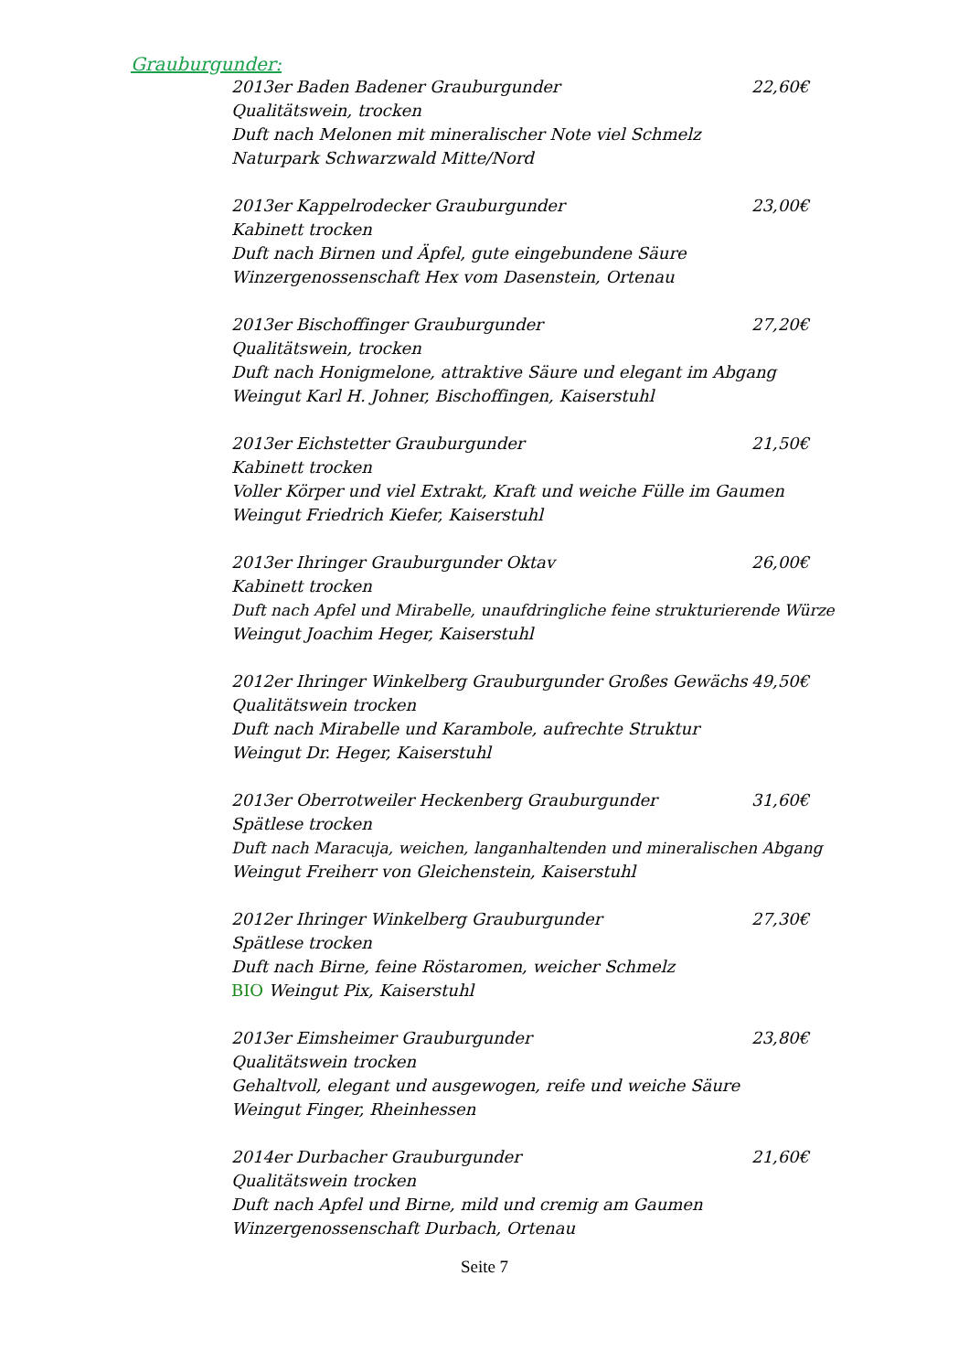Grauburgunder:
2013er Baden Badener Grauburgunder 22,60€
Qualitätswein, trocken
Duft nach Melonen mit mineralischer Note viel Schmelz
Naturpark Schwarzwald Mitte/Nord
2013er Kappelrodecker Grauburgunder 23,00€
Kabinett trocken
Duft nach Birnen und Äpfel, gute eingebundene Säure
Winzergenossenschaft Hex vom Dasenstein, Ortenau
2013er Bischoffinger Grauburgunder 27,20€
Qualitätswein, trocken
Duft nach Honigmelone, attraktive Säure und elegant im Abgang
Weingut Karl H. Johner, Bischoffingen, Kaiserstuhl
2013er Eichstetter Grauburgunder 21,50€
Kabinett trocken
Voller Körper und viel Extrakt, Kraft und weiche Fülle im Gaumen
Weingut Friedrich Kiefer, Kaiserstuhl
2013er Ihringer Grauburgunder Oktav 26,00€
Kabinett trocken
Duft nach Apfel und Mirabelle, unaufdringliche feine strukturierende Würze
Weingut Joachim Heger, Kaiserstuhl
2012er Ihringer Winkelberg Grauburgunder Großes Gewächs 49,50€
Qualitätswein trocken
Duft nach Mirabelle und Karambole, aufrechte Struktur
Weingut Dr. Heger, Kaiserstuhl
2013er Oberrotweiler Heckenberg Grauburgunder 31,60€
Spätlese trocken
Duft nach Maracuja, weichen, langanhaltenden und mineralischen Abgang
Weingut Freiherr von Gleichenstein, Kaiserstuhl
2012er Ihringer Winkelberg Grauburgunder 27,30€
Spätlese trocken
Duft nach Birne, feine Röstaromen, weicher Schmelz
BIO Weingut Pix, Kaiserstuhl
2013er Eimsheimer Grauburgunder 23,80€
Qualitätswein trocken
Gehaltvoll, elegant und ausgewogen, reife und weiche Säure
Weingut Finger, Rheinhessen
2014er Durbacher Grauburgunder 21,60€
Qualitätswein trocken
Duft nach Apfel und Birne, mild und cremig am Gaumen
Winzergenossenschaft Durbach, Ortenau
Seite 7